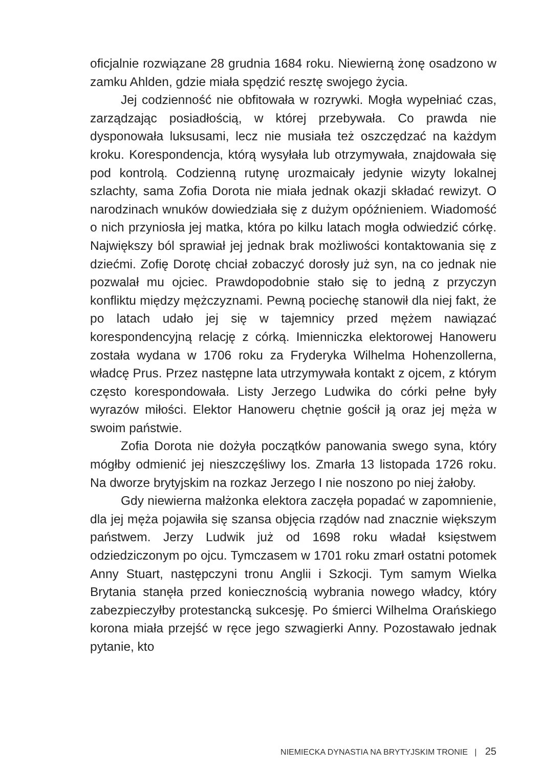oficjalnie rozwiązane 28 grudnia 1684 roku. Niewierną żonę osadzono w zamku Ahlden, gdzie miała spędzić resztę swojego życia.
Jej codzienność nie obfitowała w rozrywki. Mogła wypełniać czas, zarządzając posiadłością, w której przebywała. Co prawda nie dysponowała luksusami, lecz nie musiała też oszczędzać na każdym kroku. Korespondencja, którą wysyłała lub otrzymywała, znajdowała się pod kontrolą. Codzienną rutynę urozmaicały jedynie wizyty lokalnej szlachty, sama Zofia Dorota nie miała jednak okazji składać rewizyt. O narodzinach wnuków dowiedziała się z dużym opóźnieniem. Wiadomość o nich przyniosła jej matka, która po kilku latach mogła odwiedzić córkę. Największy ból sprawiał jej jednak brak możliwości kontaktowania się z dziećmi. Zofię Dorotę chciał zobaczyć dorosły już syn, na co jednak nie pozwalał mu ojciec. Prawdopodobnie stało się to jedną z przyczyn konfliktu między mężczyznami. Pewną pociechę stanowił dla niej fakt, że po latach udało jej się w tajemnicy przed mężem nawiązać korespondencyjną relację z córką. Imienniczka elektorowej Hanoweru została wydana w 1706 roku za Fryderyka Wilhelma Hohenzollerna, władcę Prus. Przez następne lata utrzymywała kontakt z ojcem, z którym często korespondowała. Listy Jerzego Ludwika do córki pełne były wyrazów miłości. Elektor Hanoweru chętnie gościł ją oraz jej męża w swoim państwie.
Zofia Dorota nie dożyła początków panowania swego syna, który mógłby odmienić jej nieszczęśliwy los. Zmarła 13 listopada 1726 roku. Na dworze brytyjskim na rozkaz Jerzego I nie noszono po niej żałoby.
Gdy niewierna małżonka elektora zaczęła popadać w zapomnienie, dla jej męża pojawiła się szansa objęcia rządów nad znacznie większym państwem. Jerzy Ludwik już od 1698 roku władał księstwem odziedziczonym po ojcu. Tymczasem w 1701 roku zmarł ostatni potomek Anny Stuart, następczyni tronu Anglii i Szkocji. Tym samym Wielka Brytania stanęła przed koniecznością wybrania nowego władcy, który zabezpieczyłby protestancką sukcesję. Po śmierci Wilhelma Orańskiego korona miała przejść w ręce jego szwagierki Anny. Pozostawało jednak pytanie, kto
NIEMIECKA DYNASTIA NA BRYTYJSKIM TRONIE | 25